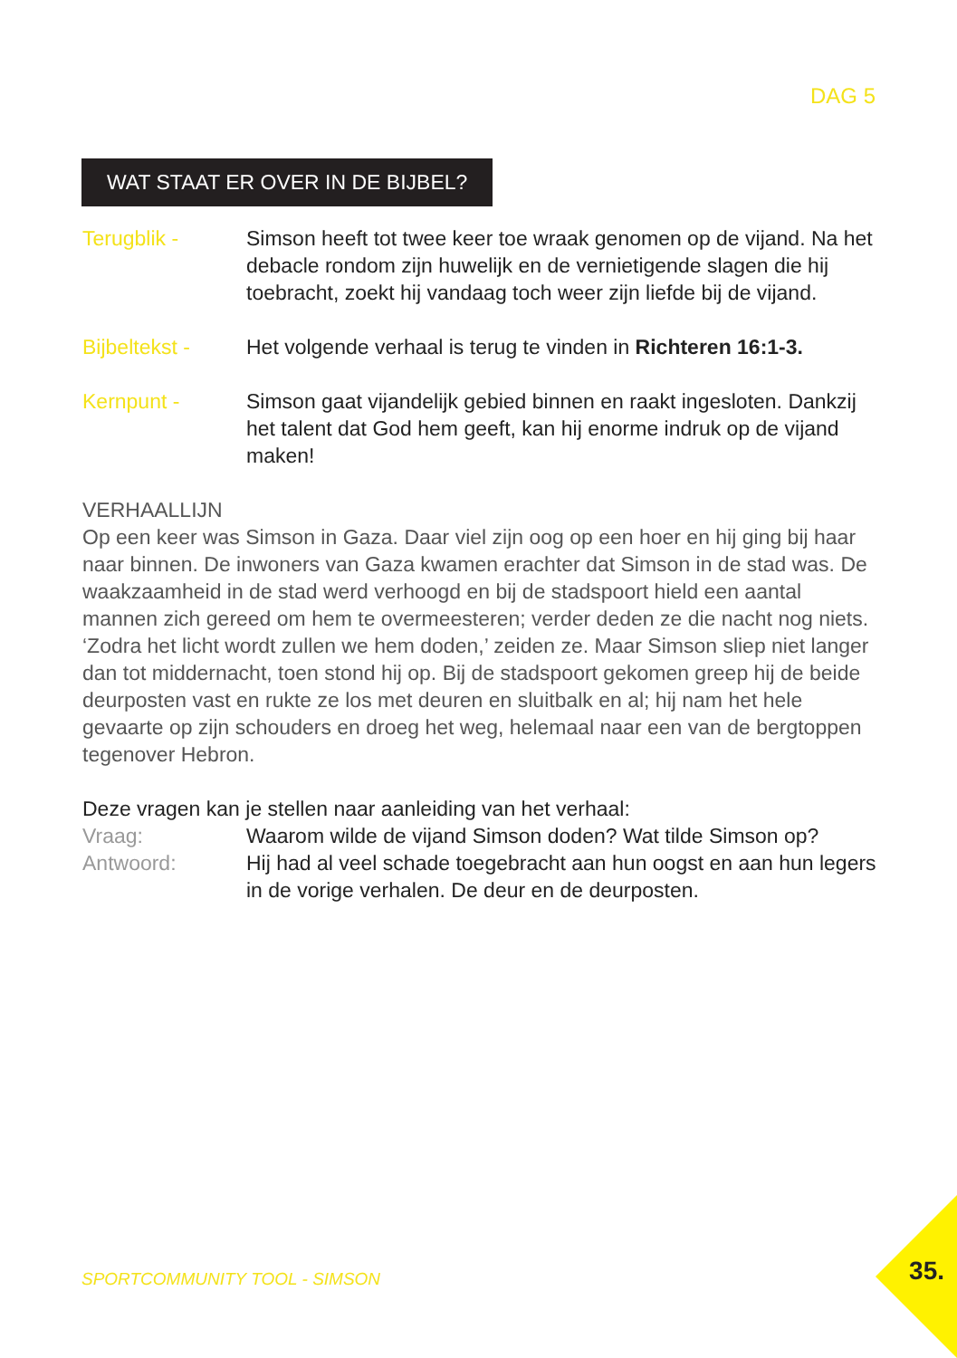DAG 5
WAT STAAT ER OVER IN DE BIJBEL?
Terugblik - Simson heeft tot twee keer toe wraak genomen op de vijand. Na het debacle rondom zijn huwelijk en de vernietigende slagen die hij toebracht, zoekt hij vandaag toch weer zijn liefde bij de vijand.
Bijbeltekst - Het volgende verhaal is terug te vinden in Richteren 16:1-3.
Kernpunt - Simson gaat vijandelijk gebied binnen en raakt ingesloten. Dankzij het talent dat God hem geeft, kan hij enorme indruk op de vijand maken!
VERHAALLIJN
Op een keer was Simson in Gaza. Daar viel zijn oog op een hoer en hij ging bij haar naar binnen. De inwoners van Gaza kwamen erachter dat Simson in de stad was. De waakzaamheid in de stad werd verhoogd en bij de stadspoort hield een aantal mannen zich gereed om hem te overmeesteren; verder deden ze die nacht nog niets. ‘Zodra het licht wordt zullen we hem doden,’ zeiden ze. Maar Simson sliep niet langer dan tot middernacht, toen stond hij op. Bij de stadspoort gekomen greep hij de beide deurposten vast en rukte ze los met deuren en sluitbalk en al; hij nam het hele gevaarte op zijn schouders en droeg het weg, helemaal naar een van de bergtoppen tegenover Hebron.
Deze vragen kan je stellen naar aanleiding van het verhaal:
Vraag: Waarom wilde de vijand Simson doden? Wat tilde Simson op?
Antwoord: Hij had al veel schade toegebracht aan hun oogst en aan hun legers in de vorige verhalen. De deur en de deurposten.
SPORTCOMMUNITY TOOL - SIMSON 35.